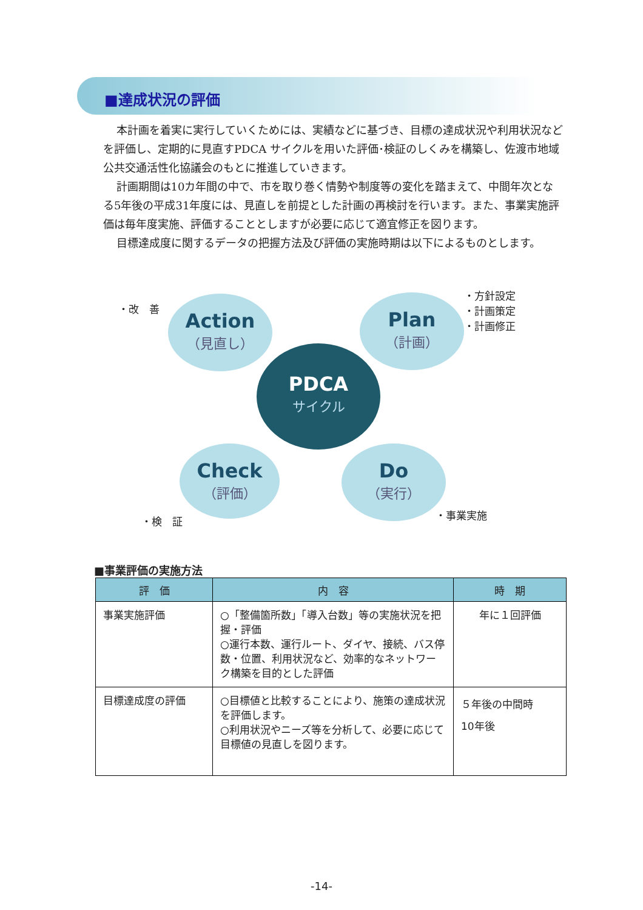■達成状況の評価
本計画を着実に実行していくためには、実績などに基づき、目標の達成状況や利用状況などを評価し、定期的に見直すPDCA サイクルを用いた評価･検証のしくみを構築し、佐渡市地域公共交通活性化協議会のもとに推進していきます。
計画期間は10カ年間の中で、市を取り巻く情勢や制度等の変化を踏まえて、中間年次となる5年後の平成31年度には、見直しを前提とした計画の再検討を行います。また、事業実施評価は毎年度実施、評価することとしますが必要に応じて適宜修正を図ります。
目標達成度に関するデータの把握方法及び評価の実施時期は以下によるものとします。
・改　善
Action
（見直し）
Plan
（計画）
・方針設定
・計画策定
・計画修正
PDCA
サイクル
Check
（評価）
Do
（実行）
・検　証 ・事業実施
■事業評価の実施方法
| 評 価 | 内 容 | 時 期 |
| --- | --- | --- |
| 事業実施評価 | ○「整備箇所数」「導入台数」等の実施状況を把握・評価 ○運行本数、運行ルート、ダイヤ、接続、バス停数・位置、利用状況など、効率的なネットワーク構築を目的とした評価 | 年に１回評価 |
| 目標達成度の評価 | ○目標値と比較することにより、施策の達成状況を評価します。 ○利用状況やニーズ等を分析して、必要に応じて目標値の見直しを図ります。 | ５年後の中間時 10年後 |
-14-